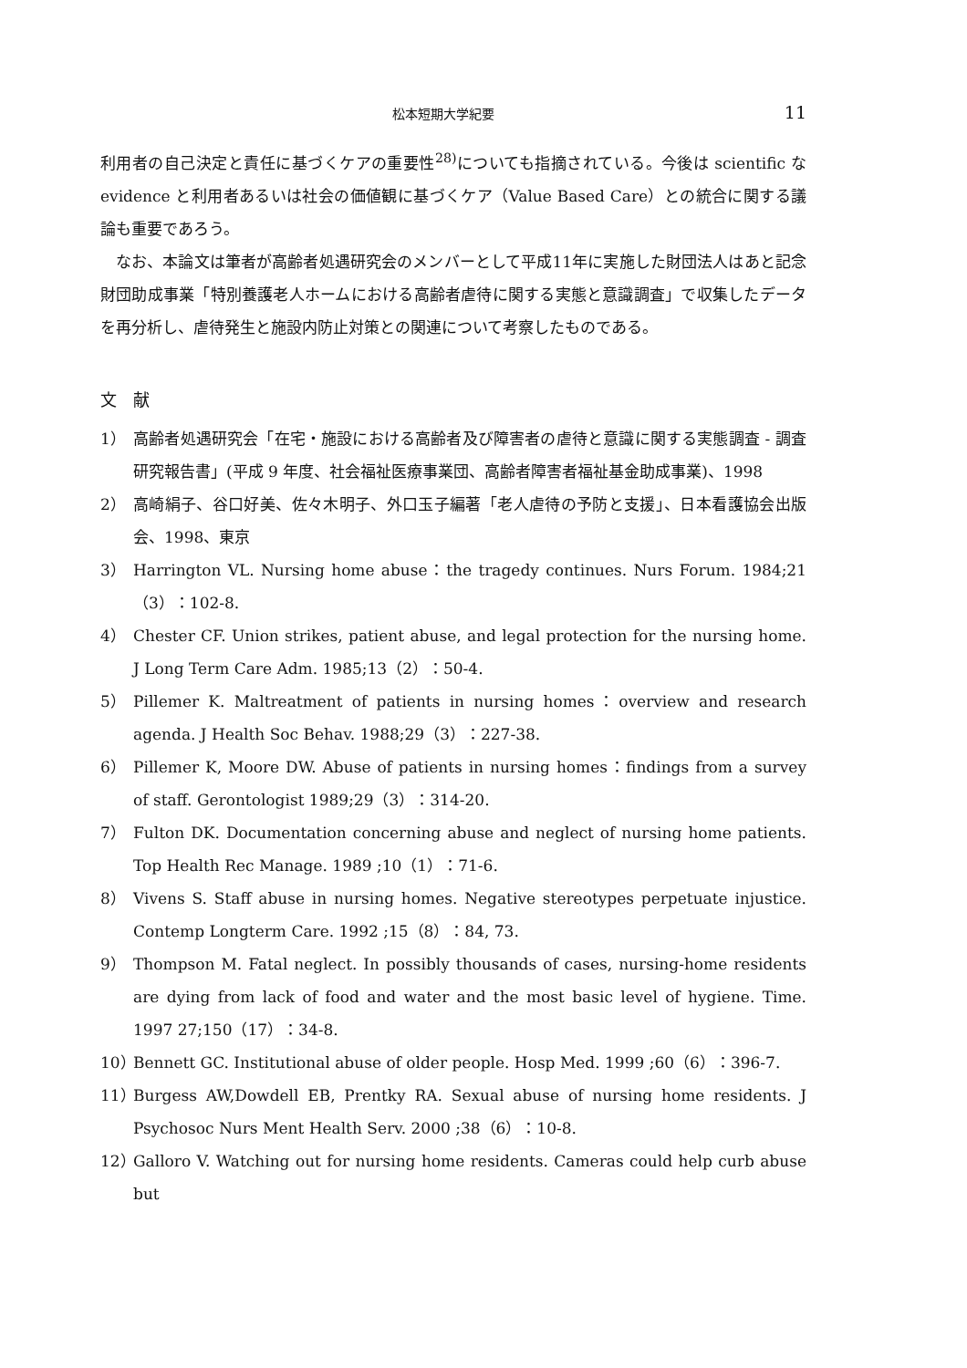松本短期大学紀要 11
利用者の自己決定と責任に基づくケアの重要性<sup>28)</sup>についても指摘されている。今後は scientific な evidence と利用者あるいは社会の価値観に基づくケア（Value Based Care）との統合に関する議論も重要であろう。
なお、本論文は筆者が高齢者処遇研究会のメンバーとして平成11年に実施した財団法人はあと記念財団助成事業「特別養護老人ホームにおける高齢者虐待に関する実態と意識調査」で収集したデータを再分析し、虐待発生と施設内防止対策との関連について考察したものである。
文　献
1） 高齢者処遇研究会「在宅・施設における高齢者及び障害者の虐待と意識に関する実態調査 - 調査研究報告書」(平成 9 年度、社会福祉医療事業団、高齢者障害者福祉基金助成事業)、1998
2） 高崎絹子、谷口好美、佐々木明子、外口玉子編著「老人虐待の予防と支援」、日本看護協会出版会、1998、東京
3） Harrington VL. Nursing home abuse：the tragedy continues. Nurs Forum. 1984;21（3）：102-8.
4） Chester CF. Union strikes, patient abuse, and legal protection for the nursing home. J Long Term Care Adm. 1985;13（2）：50-4.
5） Pillemer K. Maltreatment of patients in nursing homes：overview and research agenda. J Health Soc Behav. 1988;29（3）：227-38.
6） Pillemer K, Moore DW. Abuse of patients in nursing homes：findings from a survey of staff. Gerontologist 1989;29（3）：314-20.
7） Fulton DK. Documentation concerning abuse and neglect of nursing home patients. Top Health Rec Manage. 1989 ;10（1）：71-6.
8） Vivens S. Staff abuse in nursing homes. Negative stereotypes perpetuate injustice. Contemp Longterm Care. 1992 ;15（8）：84, 73.
9） Thompson M. Fatal neglect. In possibly thousands of cases, nursing-home residents are dying from lack of food and water and the most basic level of hygiene. Time. 1997 27;150（17）：34-8.
10） Bennett GC. Institutional abuse of older people. Hosp Med. 1999 ;60（6）：396-7.
11） Burgess AW,Dowdell EB, Prentky RA. Sexual abuse of nursing home residents. J Psychosoc Nurs Ment Health Serv. 2000 ;38（6）：10-8.
12） Galloro V. Watching out for nursing home residents. Cameras could help curb abuse but